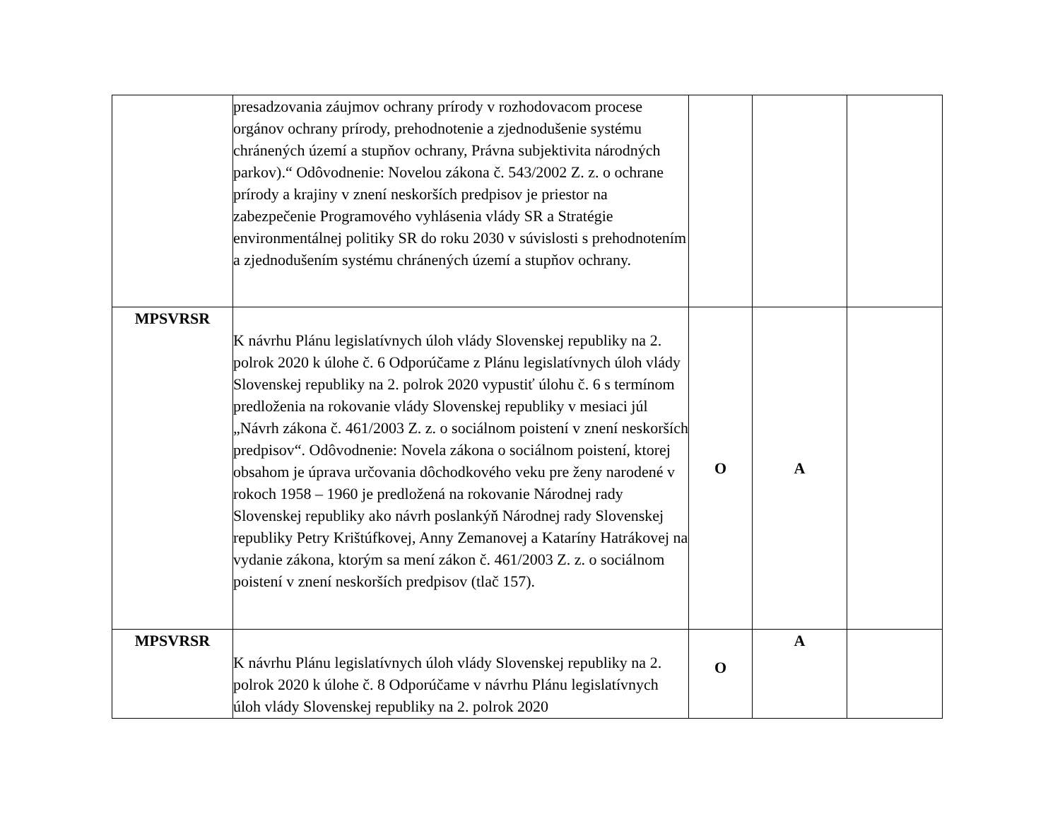| | presadzovania záujmov ochrany prírody v rozhodovacom procese orgánov ochrany prírody, prehodnotenie a zjednodušenie systému chránených území a stupňov ochrany, Právna subjektivita národných parkov).“ Odôvodnenie: Novelou zákona č. 543/2002 Z. z. o ochrane prírody a krajiny v znení neskorších predpisov je priestor na zabezpečenie Programového vyhlásenia vlády SR a Stratégie environmentálnej politiky SR do roku 2030 v súvislosti s prehodnotením a zjednodušením systému chránených území a stupňov ochrany. | | | |
| MPSVRSR | K návrhu Plánu legislatívnych úloh vlády Slovenskej republiky na 2. polrok 2020 k úlohe č. 6 Odporúčame z Plánu legislatívnych úloh vlády Slovenskej republiky na 2. polrok 2020 vypustiť úlohu č. 6 s termínom predloženia na rokovanie vlády Slovenskej republiky v mesiaci júl „Návrh zákona č. 461/2003 Z. z. o sociálnom poistení v znení neskorších predpisov“. Odôvodnenie: Novela zákona o sociálnom poistení, ktorej obsahom je úprava určovania dôchodkového veku pre ženy narodené v rokoch 1958 – 1960 je predložená na rokovanie Národnej rady Slovenskej republiky ako návrh poslankýň Národnej rady Slovenskej republiky Petry Krištúfkovej, Anny Zemanovej a Kataríny Hatrákovej na vydanie zákona, ktorým sa mení zákon č. 461/2003 Z. z. o sociálnom poistení v znení neskorších predpisov (tlač 157). | O | A | |
| MPSVRSR | K návrhu Plánu legislatívnych úloh vlády Slovenskej republiky na 2. polrok 2020 k úlohe č. 8 Odporúčame v návrhu Plánu legislatívnych úloh vlády Slovenskej republiky na 2. polrok 2020 | O | A | |